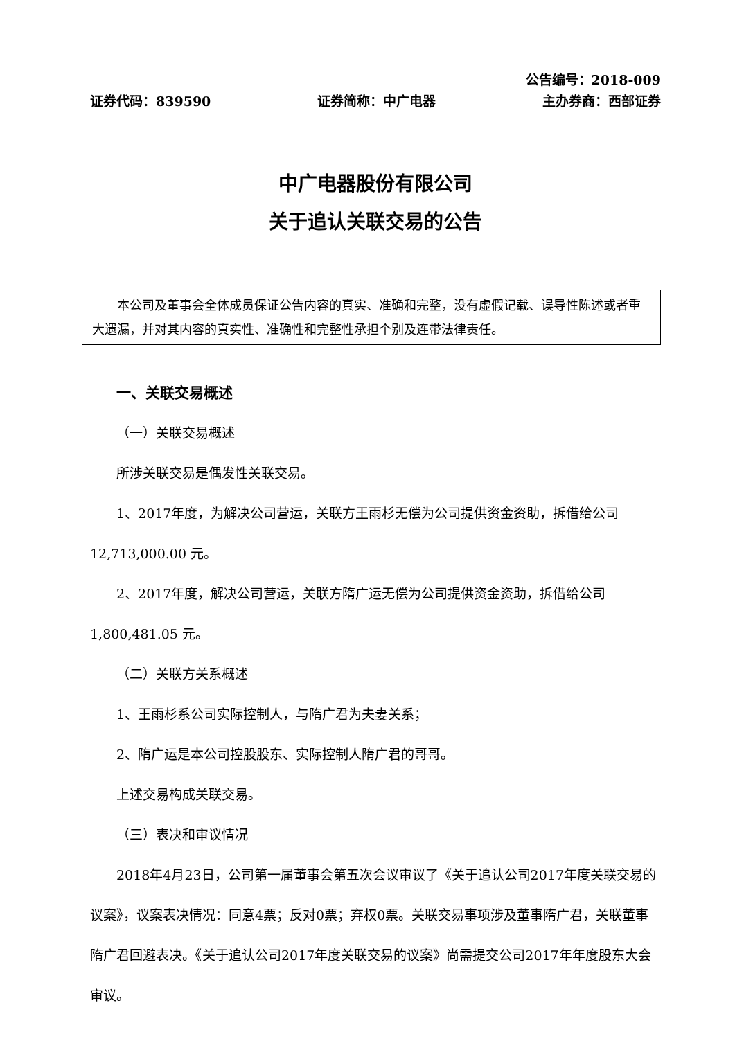公告编号：2018-009
证券代码：839590 证券简称：中广电器 主办券商：西部证券
中广电器股份有限公司
关于追认关联交易的公告
　　本公司及董事会全体成员保证公告内容的真实、准确和完整，没有虚假记载、误导性陈述或者重大遗漏，并对其内容的真实性、准确性和完整性承担个别及连带法律责任。
一、关联交易概述
（一）关联交易概述
所涉关联交易是偶发性关联交易。
1、2017年度，为解决公司营运，关联方王雨杉无偿为公司提供资金资助，拆借给公司12,713,000.00 元。
2、2017年度，解决公司营运，关联方隋广运无偿为公司提供资金资助，拆借给公司 1,800,481.05 元。
（二）关联方关系概述
1、王雨杉系公司实际控制人，与隋广君为夫妻关系；
2、隋广运是本公司控股股东、实际控制人隋广君的哥哥。
上述交易构成关联交易。
（三）表决和审议情况
2018年4月23日，公司第一届董事会第五次会议审议了《关于追认公司2017年度关联交易的议案》，议案表决情况：同意4票；反对0票；弃权0票。关联交易事项涉及董事隋广君，关联董事隋广君回避表决。《关于追认公司2017年度关联交易的议案》尚需提交公司2017年年度股东大会审议。